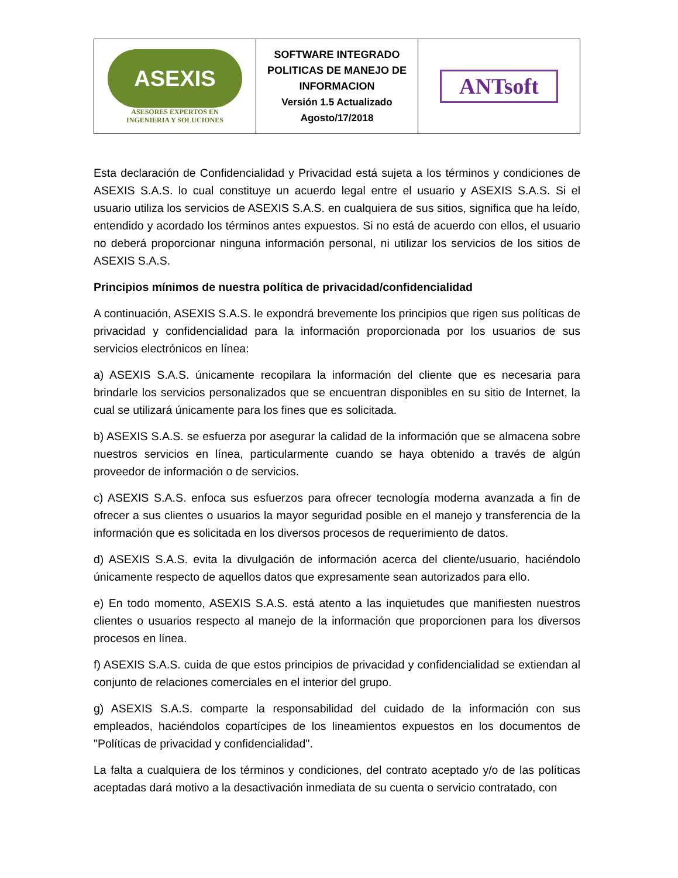| ASEXIS ASESORES EXPERTOS EN INGENIERIA Y SOLUCIONES | SOFTWARE INTEGRADO POLITICAS DE MANEJO DE INFORMACION Versión 1.5 Actualizado Agosto/17/2018 | ANTsoft |
Esta declaración de Confidencialidad y Privacidad está sujeta a los términos y condiciones de ASEXIS S.A.S. lo cual constituye un acuerdo legal entre el usuario y ASEXIS S.A.S. Si el usuario utiliza los servicios de ASEXIS S.A.S. en cualquiera de sus sitios, significa que ha leído, entendido y acordado los términos antes expuestos. Si no está de acuerdo con ellos, el usuario no deberá proporcionar ninguna información personal, ni utilizar los servicios de los sitios de ASEXIS S.A.S.
Principios mínimos de nuestra política de privacidad/confidencialidad
A continuación, ASEXIS S.A.S. le expondrá brevemente los principios que rigen sus políticas de privacidad y confidencialidad para la información proporcionada por los usuarios de sus servicios electrónicos en línea:
a) ASEXIS S.A.S. únicamente recopilara la información del cliente que es necesaria para brindarle los servicios personalizados que se encuentran disponibles en su sitio de Internet, la cual se utilizará únicamente para los fines que es solicitada.
b) ASEXIS S.A.S. se esfuerza por asegurar la calidad de la información que se almacena sobre nuestros servicios en línea, particularmente cuando se haya obtenido a través de algún proveedor de información o de servicios.
c) ASEXIS S.A.S. enfoca sus esfuerzos para ofrecer tecnología moderna avanzada a fin de ofrecer a sus clientes o usuarios la mayor seguridad posible en el manejo y transferencia de la información que es solicitada en los diversos procesos de requerimiento de datos.
d) ASEXIS S.A.S. evita la divulgación de información acerca del cliente/usuario, haciéndolo únicamente respecto de aquellos datos que expresamente sean autorizados para ello.
e) En todo momento, ASEXIS S.A.S. está atento a las inquietudes que manifiesten nuestros clientes o usuarios respecto al manejo de la información que proporcionen para los diversos procesos en línea.
f) ASEXIS S.A.S. cuida de que estos principios de privacidad y confidencialidad se extiendan al conjunto de relaciones comerciales en el interior del grupo.
g) ASEXIS S.A.S. comparte la responsabilidad del cuidado de la información con sus empleados, haciéndolos copartícipes de los lineamientos expuestos en los documentos de "Políticas de privacidad y confidencialidad".
La falta a cualquiera de los términos y condiciones, del contrato aceptado y/o de las políticas aceptadas dará motivo a la desactivación inmediata de su cuenta o servicio contratado, con